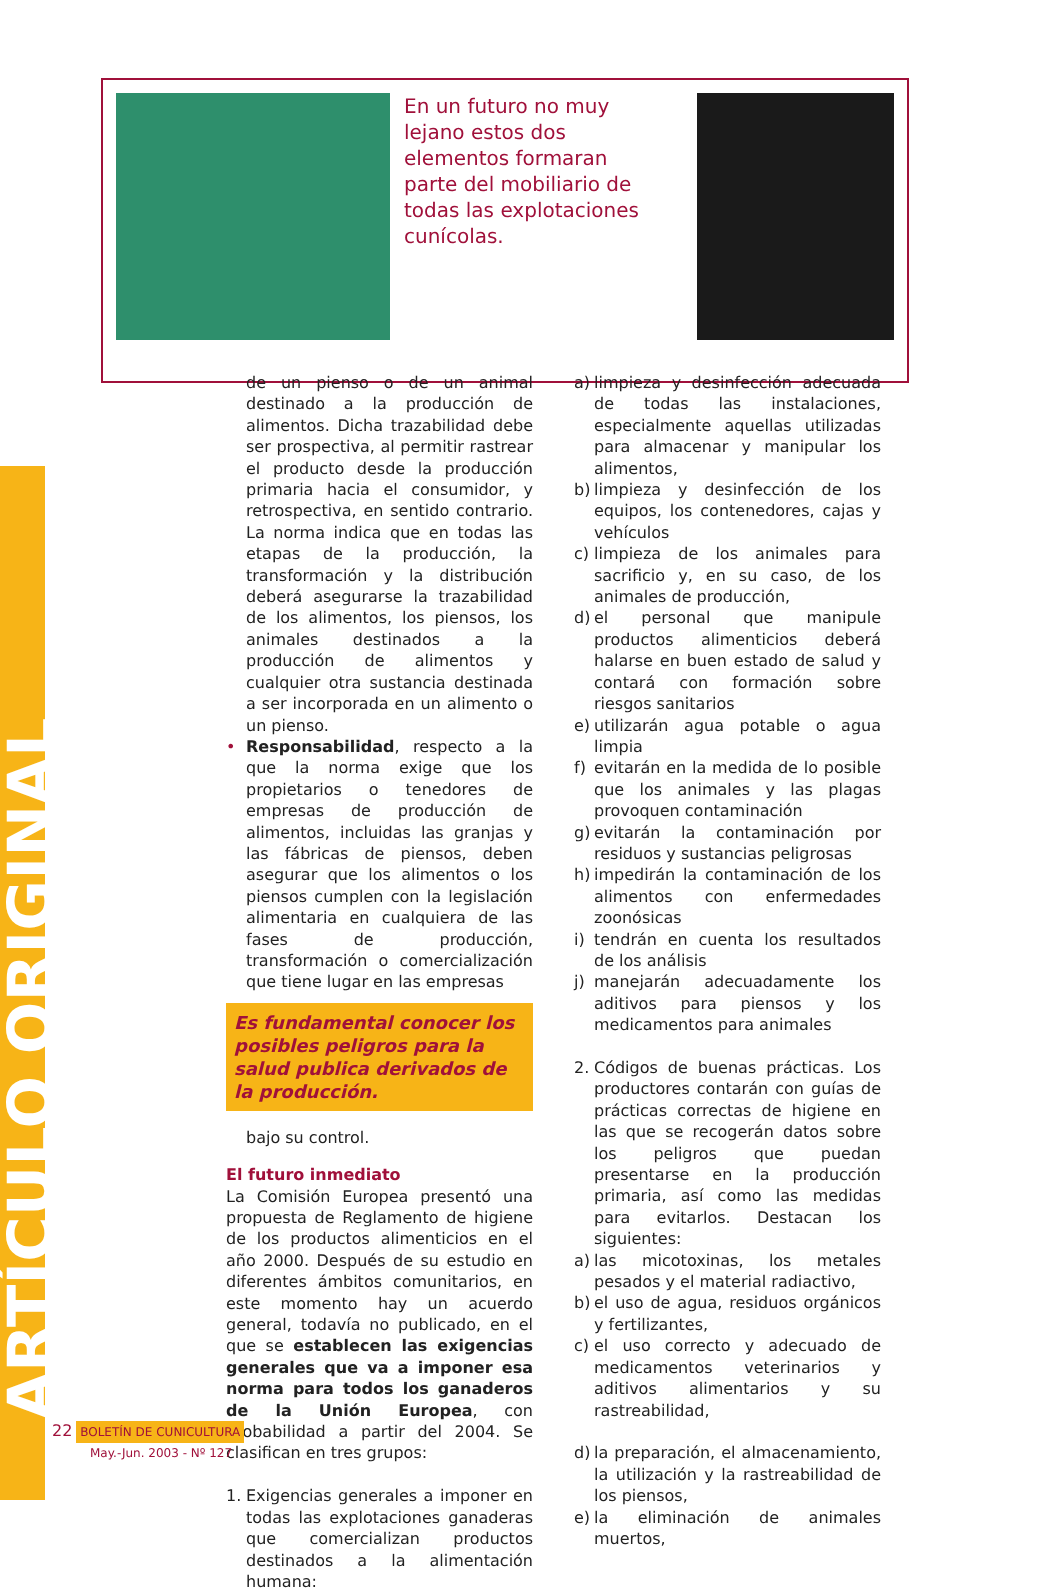ARTÍCULO ORIGINAL
En un futuro no muy lejano estos dos elementos formaran parte del mobiliario de todas las explotaciones cunícolas.
de un pienso o de un animal destinado a la producción de alimentos. Dicha trazabilidad debe ser prospectiva, al permitir rastrear el producto desde la producción primaria hacia el consumidor, y retrospectiva, en sentido contrario. La norma indica que en todas las etapas de la producción, la transformación y la distribución deberá asegurarse la trazabilidad de los alimentos, los piensos, los animales destinados a la producción de alimentos y cualquier otra sustancia destinada a ser incorporada en un alimento o un pienso.
• Responsabilidad, respecto a la que la norma exige que los propietarios o tenedores de empresas de producción de alimentos, incluidas las granjas y las fábricas de piensos, deben asegurar que los alimentos o los piensos cumplen con la legislación alimentaria en cualquiera de las fases de producción, transformación o comercialización que tiene lugar en las empresas
Es fundamental conocer los posibles peligros para la salud publica derivados de la producción.
bajo su control.
El futuro inmediato
La Comisión Europea presentó una propuesta de Reglamento de higiene de los productos alimenticios en el año 2000. Después de su estudio en diferentes ámbitos comunitarios, en este momento hay un acuerdo general, todavía no publicado, en el que se establecen las exigencias generales que va a imponer esa norma para todos los ganaderos de la Unión Europea, con probabilidad a partir del 2004. Se clasifican en tres grupos:
1. Exigencias generales a imponer en todas las explotaciones ganaderas que comercializan productos destinados a la alimentación humana:
a) limpieza y desinfección adecuada de todas las instalaciones, especialmente aquellas utilizadas para almacenar y manipular los alimentos,
b) limpieza y desinfección de los equipos, los contenedores, cajas y vehículos
c) limpieza de los animales para sacrificio y, en su caso, de los animales de producción,
d) el personal que manipule productos alimenticios deberá halarse en buen estado de salud y contará con formación sobre riesgos sanitarios
e) utilizarán agua potable o agua limpia
f) evitarán en la medida de lo posible que los animales y las plagas provoquen contaminación
g) evitarán la contaminación por residuos y sustancias peligrosas
h) impedirán la contaminación de los alimentos con enfermedades zoonósicas
i) tendrán en cuenta los resultados de los análisis
j) manejarán adecuadamente los aditivos para piensos y los medicamentos para animales
2. Códigos de buenas prácticas. Los productores contarán con guías de prácticas correctas de higiene en las que se recogerán datos sobre los peligros que puedan presentarse en la producción primaria, así como las medidas para evitarlos. Destacan los siguientes:
a) las micotoxinas, los metales pesados y el material radiactivo,
b) el uso de agua, residuos orgánicos y fertilizantes,
c) el uso correcto y adecuado de medicamentos veterinarios y aditivos alimentarios y su rastreabilidad,
d) la preparación, el almacenamiento, la utilización y la rastreabilidad de los piensos,
e) la eliminación de animales muertos,
22 BOLETÍN DE CUNICULTURA
May.-Jun. 2003 - Nº 127